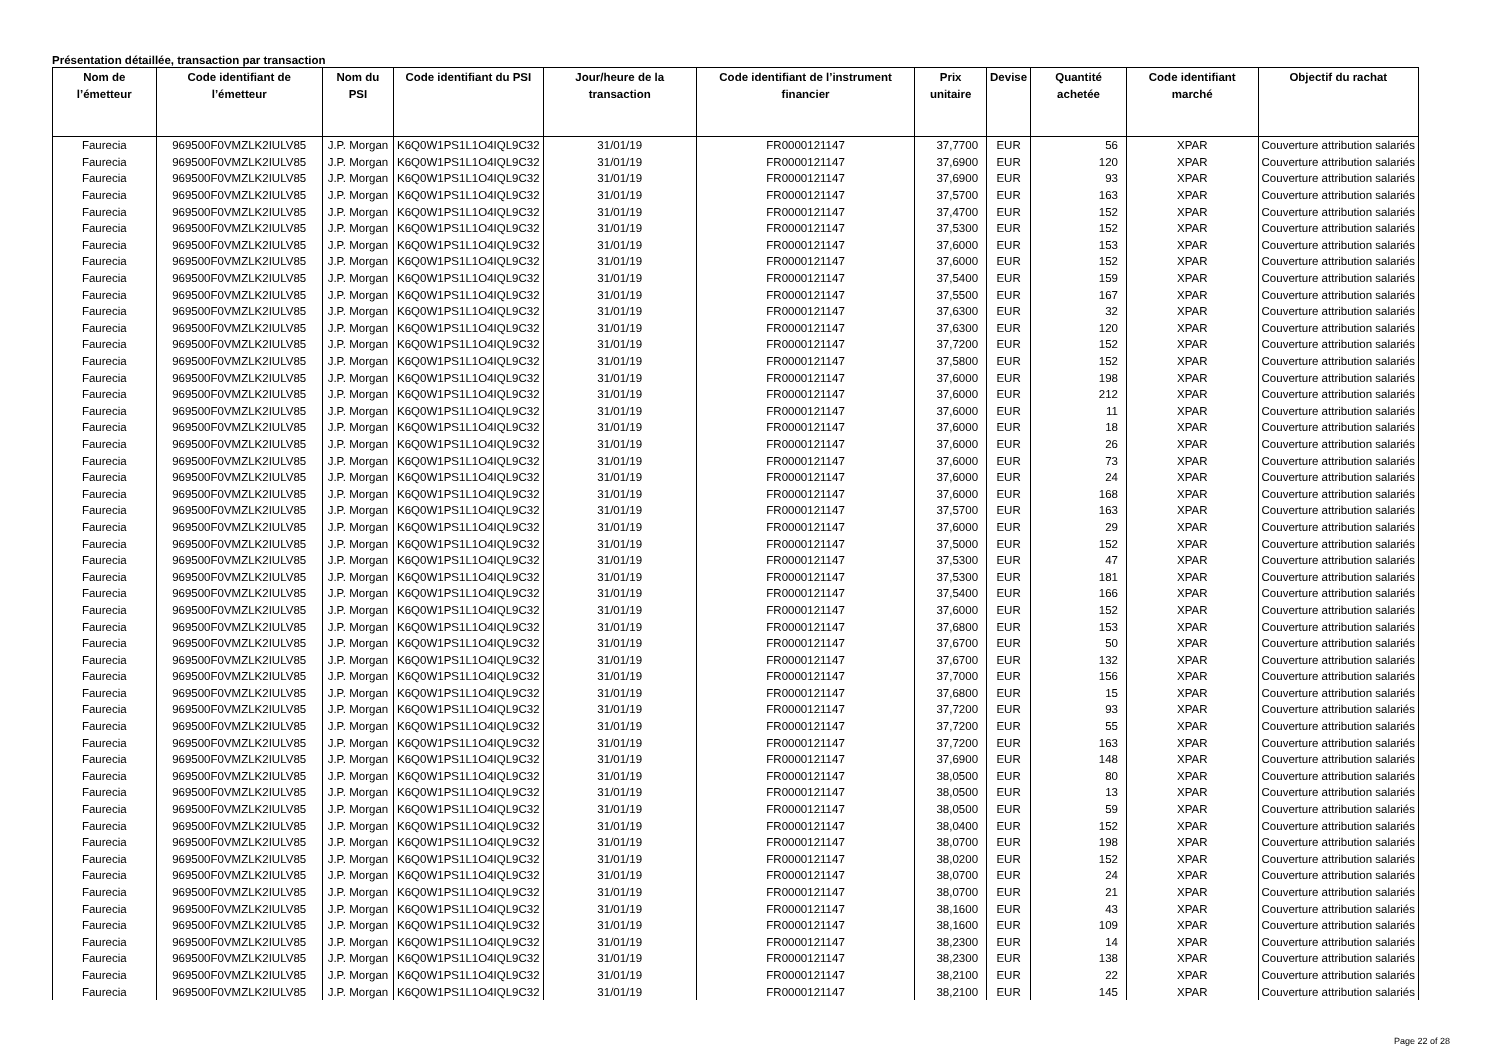Présentation détaillée, transaction par transaction
| Nom de l’émetteur | Code identifiant de l’émetteur | Nom du PSI | Code identifiant du PSI | Jour/heure de la transaction | Code identifiant de l’instrument financier | Prix unitaire | Devise | Quantité achetée | Code identifiant marché | Objectif du rachat |
| --- | --- | --- | --- | --- | --- | --- | --- | --- | --- | --- |
| Faurecia | 969500F0VMZLK2IULV85 | J.P. Morgan | K6Q0W1PS1L1O4IQL9C32 | 31/01/19 | FR0000121147 | 37,7700 | EUR | 56 | XPAR | Couverture attribution salariés |
| Faurecia | 969500F0VMZLK2IULV85 | J.P. Morgan | K6Q0W1PS1L1O4IQL9C32 | 31/01/19 | FR0000121147 | 37,6900 | EUR | 120 | XPAR | Couverture attribution salariés |
| Faurecia | 969500F0VMZLK2IULV85 | J.P. Morgan | K6Q0W1PS1L1O4IQL9C32 | 31/01/19 | FR0000121147 | 37,6900 | EUR | 93 | XPAR | Couverture attribution salariés |
| Faurecia | 969500F0VMZLK2IULV85 | J.P. Morgan | K6Q0W1PS1L1O4IQL9C32 | 31/01/19 | FR0000121147 | 37,5700 | EUR | 163 | XPAR | Couverture attribution salariés |
| Faurecia | 969500F0VMZLK2IULV85 | J.P. Morgan | K6Q0W1PS1L1O4IQL9C32 | 31/01/19 | FR0000121147 | 37,4700 | EUR | 152 | XPAR | Couverture attribution salariés |
| Faurecia | 969500F0VMZLK2IULV85 | J.P. Morgan | K6Q0W1PS1L1O4IQL9C32 | 31/01/19 | FR0000121147 | 37,5300 | EUR | 152 | XPAR | Couverture attribution salariés |
| Faurecia | 969500F0VMZLK2IULV85 | J.P. Morgan | K6Q0W1PS1L1O4IQL9C32 | 31/01/19 | FR0000121147 | 37,6000 | EUR | 153 | XPAR | Couverture attribution salariés |
| Faurecia | 969500F0VMZLK2IULV85 | J.P. Morgan | K6Q0W1PS1L1O4IQL9C32 | 31/01/19 | FR0000121147 | 37,6000 | EUR | 152 | XPAR | Couverture attribution salariés |
| Faurecia | 969500F0VMZLK2IULV85 | J.P. Morgan | K6Q0W1PS1L1O4IQL9C32 | 31/01/19 | FR0000121147 | 37,5400 | EUR | 159 | XPAR | Couverture attribution salariés |
| Faurecia | 969500F0VMZLK2IULV85 | J.P. Morgan | K6Q0W1PS1L1O4IQL9C32 | 31/01/19 | FR0000121147 | 37,5500 | EUR | 167 | XPAR | Couverture attribution salariés |
| Faurecia | 969500F0VMZLK2IULV85 | J.P. Morgan | K6Q0W1PS1L1O4IQL9C32 | 31/01/19 | FR0000121147 | 37,6300 | EUR | 32 | XPAR | Couverture attribution salariés |
| Faurecia | 969500F0VMZLK2IULV85 | J.P. Morgan | K6Q0W1PS1L1O4IQL9C32 | 31/01/19 | FR0000121147 | 37,6300 | EUR | 120 | XPAR | Couverture attribution salariés |
| Faurecia | 969500F0VMZLK2IULV85 | J.P. Morgan | K6Q0W1PS1L1O4IQL9C32 | 31/01/19 | FR0000121147 | 37,7200 | EUR | 152 | XPAR | Couverture attribution salariés |
| Faurecia | 969500F0VMZLK2IULV85 | J.P. Morgan | K6Q0W1PS1L1O4IQL9C32 | 31/01/19 | FR0000121147 | 37,5800 | EUR | 152 | XPAR | Couverture attribution salariés |
| Faurecia | 969500F0VMZLK2IULV85 | J.P. Morgan | K6Q0W1PS1L1O4IQL9C32 | 31/01/19 | FR0000121147 | 37,6000 | EUR | 198 | XPAR | Couverture attribution salariés |
| Faurecia | 969500F0VMZLK2IULV85 | J.P. Morgan | K6Q0W1PS1L1O4IQL9C32 | 31/01/19 | FR0000121147 | 37,6000 | EUR | 212 | XPAR | Couverture attribution salariés |
| Faurecia | 969500F0VMZLK2IULV85 | J.P. Morgan | K6Q0W1PS1L1O4IQL9C32 | 31/01/19 | FR0000121147 | 37,6000 | EUR | 11 | XPAR | Couverture attribution salariés |
| Faurecia | 969500F0VMZLK2IULV85 | J.P. Morgan | K6Q0W1PS1L1O4IQL9C32 | 31/01/19 | FR0000121147 | 37,6000 | EUR | 18 | XPAR | Couverture attribution salariés |
| Faurecia | 969500F0VMZLK2IULV85 | J.P. Morgan | K6Q0W1PS1L1O4IQL9C32 | 31/01/19 | FR0000121147 | 37,6000 | EUR | 26 | XPAR | Couverture attribution salariés |
| Faurecia | 969500F0VMZLK2IULV85 | J.P. Morgan | K6Q0W1PS1L1O4IQL9C32 | 31/01/19 | FR0000121147 | 37,6000 | EUR | 73 | XPAR | Couverture attribution salariés |
| Faurecia | 969500F0VMZLK2IULV85 | J.P. Morgan | K6Q0W1PS1L1O4IQL9C32 | 31/01/19 | FR0000121147 | 37,6000 | EUR | 24 | XPAR | Couverture attribution salariés |
| Faurecia | 969500F0VMZLK2IULV85 | J.P. Morgan | K6Q0W1PS1L1O4IQL9C32 | 31/01/19 | FR0000121147 | 37,6000 | EUR | 168 | XPAR | Couverture attribution salariés |
| Faurecia | 969500F0VMZLK2IULV85 | J.P. Morgan | K6Q0W1PS1L1O4IQL9C32 | 31/01/19 | FR0000121147 | 37,5700 | EUR | 163 | XPAR | Couverture attribution salariés |
| Faurecia | 969500F0VMZLK2IULV85 | J.P. Morgan | K6Q0W1PS1L1O4IQL9C32 | 31/01/19 | FR0000121147 | 37,6000 | EUR | 29 | XPAR | Couverture attribution salariés |
| Faurecia | 969500F0VMZLK2IULV85 | J.P. Morgan | K6Q0W1PS1L1O4IQL9C32 | 31/01/19 | FR0000121147 | 37,5000 | EUR | 152 | XPAR | Couverture attribution salariés |
| Faurecia | 969500F0VMZLK2IULV85 | J.P. Morgan | K6Q0W1PS1L1O4IQL9C32 | 31/01/19 | FR0000121147 | 37,5300 | EUR | 47 | XPAR | Couverture attribution salariés |
| Faurecia | 969500F0VMZLK2IULV85 | J.P. Morgan | K6Q0W1PS1L1O4IQL9C32 | 31/01/19 | FR0000121147 | 37,5300 | EUR | 181 | XPAR | Couverture attribution salariés |
| Faurecia | 969500F0VMZLK2IULV85 | J.P. Morgan | K6Q0W1PS1L1O4IQL9C32 | 31/01/19 | FR0000121147 | 37,5400 | EUR | 166 | XPAR | Couverture attribution salariés |
| Faurecia | 969500F0VMZLK2IULV85 | J.P. Morgan | K6Q0W1PS1L1O4IQL9C32 | 31/01/19 | FR0000121147 | 37,6000 | EUR | 152 | XPAR | Couverture attribution salariés |
| Faurecia | 969500F0VMZLK2IULV85 | J.P. Morgan | K6Q0W1PS1L1O4IQL9C32 | 31/01/19 | FR0000121147 | 37,6800 | EUR | 153 | XPAR | Couverture attribution salariés |
| Faurecia | 969500F0VMZLK2IULV85 | J.P. Morgan | K6Q0W1PS1L1O4IQL9C32 | 31/01/19 | FR0000121147 | 37,6700 | EUR | 50 | XPAR | Couverture attribution salariés |
| Faurecia | 969500F0VMZLK2IULV85 | J.P. Morgan | K6Q0W1PS1L1O4IQL9C32 | 31/01/19 | FR0000121147 | 37,6700 | EUR | 132 | XPAR | Couverture attribution salariés |
| Faurecia | 969500F0VMZLK2IULV85 | J.P. Morgan | K6Q0W1PS1L1O4IQL9C32 | 31/01/19 | FR0000121147 | 37,7000 | EUR | 156 | XPAR | Couverture attribution salariés |
| Faurecia | 969500F0VMZLK2IULV85 | J.P. Morgan | K6Q0W1PS1L1O4IQL9C32 | 31/01/19 | FR0000121147 | 37,6800 | EUR | 15 | XPAR | Couverture attribution salariés |
| Faurecia | 969500F0VMZLK2IULV85 | J.P. Morgan | K6Q0W1PS1L1O4IQL9C32 | 31/01/19 | FR0000121147 | 37,7200 | EUR | 93 | XPAR | Couverture attribution salariés |
| Faurecia | 969500F0VMZLK2IULV85 | J.P. Morgan | K6Q0W1PS1L1O4IQL9C32 | 31/01/19 | FR0000121147 | 37,7200 | EUR | 55 | XPAR | Couverture attribution salariés |
| Faurecia | 969500F0VMZLK2IULV85 | J.P. Morgan | K6Q0W1PS1L1O4IQL9C32 | 31/01/19 | FR0000121147 | 37,7200 | EUR | 163 | XPAR | Couverture attribution salariés |
| Faurecia | 969500F0VMZLK2IULV85 | J.P. Morgan | K6Q0W1PS1L1O4IQL9C32 | 31/01/19 | FR0000121147 | 37,6900 | EUR | 148 | XPAR | Couverture attribution salariés |
| Faurecia | 969500F0VMZLK2IULV85 | J.P. Morgan | K6Q0W1PS1L1O4IQL9C32 | 31/01/19 | FR0000121147 | 38,0500 | EUR | 80 | XPAR | Couverture attribution salariés |
| Faurecia | 969500F0VMZLK2IULV85 | J.P. Morgan | K6Q0W1PS1L1O4IQL9C32 | 31/01/19 | FR0000121147 | 38,0500 | EUR | 13 | XPAR | Couverture attribution salariés |
| Faurecia | 969500F0VMZLK2IULV85 | J.P. Morgan | K6Q0W1PS1L1O4IQL9C32 | 31/01/19 | FR0000121147 | 38,0500 | EUR | 59 | XPAR | Couverture attribution salariés |
| Faurecia | 969500F0VMZLK2IULV85 | J.P. Morgan | K6Q0W1PS1L1O4IQL9C32 | 31/01/19 | FR0000121147 | 38,0400 | EUR | 152 | XPAR | Couverture attribution salariés |
| Faurecia | 969500F0VMZLK2IULV85 | J.P. Morgan | K6Q0W1PS1L1O4IQL9C32 | 31/01/19 | FR0000121147 | 38,0700 | EUR | 198 | XPAR | Couverture attribution salariés |
| Faurecia | 969500F0VMZLK2IULV85 | J.P. Morgan | K6Q0W1PS1L1O4IQL9C32 | 31/01/19 | FR0000121147 | 38,0200 | EUR | 152 | XPAR | Couverture attribution salariés |
| Faurecia | 969500F0VMZLK2IULV85 | J.P. Morgan | K6Q0W1PS1L1O4IQL9C32 | 31/01/19 | FR0000121147 | 38,0700 | EUR | 24 | XPAR | Couverture attribution salariés |
| Faurecia | 969500F0VMZLK2IULV85 | J.P. Morgan | K6Q0W1PS1L1O4IQL9C32 | 31/01/19 | FR0000121147 | 38,0700 | EUR | 21 | XPAR | Couverture attribution salariés |
| Faurecia | 969500F0VMZLK2IULV85 | J.P. Morgan | K6Q0W1PS1L1O4IQL9C32 | 31/01/19 | FR0000121147 | 38,1600 | EUR | 43 | XPAR | Couverture attribution salariés |
| Faurecia | 969500F0VMZLK2IULV85 | J.P. Morgan | K6Q0W1PS1L1O4IQL9C32 | 31/01/19 | FR0000121147 | 38,1600 | EUR | 109 | XPAR | Couverture attribution salariés |
| Faurecia | 969500F0VMZLK2IULV85 | J.P. Morgan | K6Q0W1PS1L1O4IQL9C32 | 31/01/19 | FR0000121147 | 38,2300 | EUR | 14 | XPAR | Couverture attribution salariés |
| Faurecia | 969500F0VMZLK2IULV85 | J.P. Morgan | K6Q0W1PS1L1O4IQL9C32 | 31/01/19 | FR0000121147 | 38,2300 | EUR | 138 | XPAR | Couverture attribution salariés |
| Faurecia | 969500F0VMZLK2IULV85 | J.P. Morgan | K6Q0W1PS1L1O4IQL9C32 | 31/01/19 | FR0000121147 | 38,2100 | EUR | 22 | XPAR | Couverture attribution salariés |
| Faurecia | 969500F0VMZLK2IULV85 | J.P. Morgan | K6Q0W1PS1L1O4IQL9C32 | 31/01/19 | FR0000121147 | 38,2100 | EUR | 145 | XPAR | Couverture attribution salariés |
Page 22 of 28